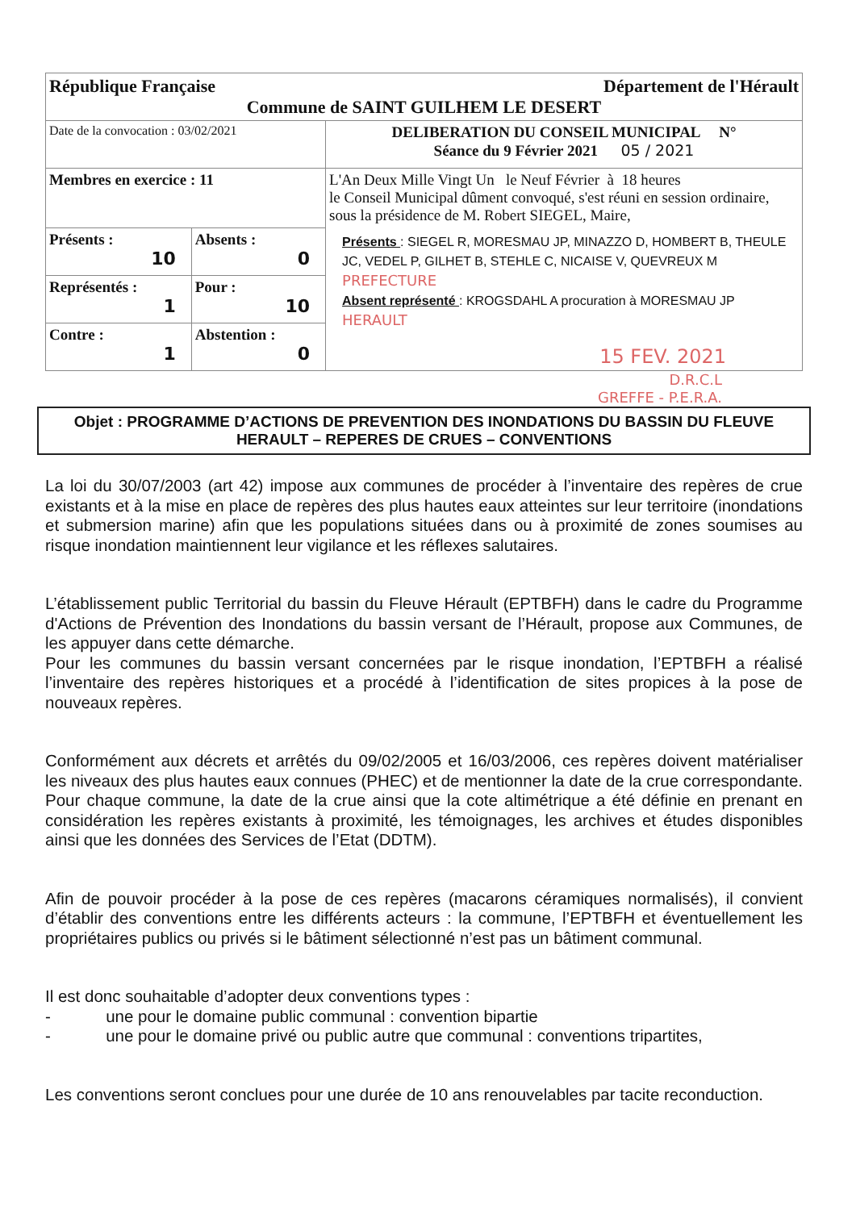| République Française Département de l'Hérault Commune de SAINT GUILHEM LE DESERT | | |
| Date de la convocation : 03/02/2021 | | DELIBERATION DU CONSEIL MUNICIPAL N° Séance du 9 Février 2021 05 / 2021 |
| Membres en exercice : 11 | | L'An Deux Mille Vingt Un le Neuf Février à 18 heures le Conseil Municipal dûment convoqué, s'est réuni en session ordinaire, sous la présidence de M. Robert SIEGEL, Maire, Présents : SIEGEL R, MORESMAU JP, MINAZZO D, HOMBERT B, THEULE JC, VEDEL P, GILHET B, STEHLE C, NICAISE V, QUEVREUX M PREFECTURE Absent représenté : KROGSDAHL A procuration à MORESMAU JP HERAULT 15 FEV. 2021 |
| Présents : 10 | Absents : 0 | |
| Représentés : 1 | Pour : 10 | |
| Contre : 1 | Abstention : 0 | |
D.R.C.L
GREFFE - P.E.R.A.
Objet : PROGRAMME D’ACTIONS DE PREVENTION DES INONDATIONS DU BASSIN DU FLEUVE HERAULT – REPERES DE CRUES – CONVENTIONS
La loi du 30/07/2003 (art 42) impose aux communes de procéder à l’inventaire des repères de crue existants et à la mise en place de repères des plus hautes eaux atteintes sur leur territoire (inondations et submersion marine) afin que les populations situées dans ou à proximité de zones soumises au risque inondation maintiennent leur vigilance et les réflexes salutaires.
L’établissement public Territorial du bassin du Fleuve Hérault (EPTBFH) dans le cadre du Programme d'Actions de Prévention des Inondations du bassin versant de l’Hérault, propose aux Communes, de les appuyer dans cette démarche.
Pour les communes du bassin versant concernées par le risque inondation, l’EPTBFH a réalisé l’inventaire des repères historiques et a procédé à l’identification de sites propices à la pose de nouveaux repères.
Conformément aux décrets et arrêtés du 09/02/2005 et 16/03/2006, ces repères doivent matérialiser les niveaux des plus hautes eaux connues (PHEC) et de mentionner la date de la crue correspondante. Pour chaque commune, la date de la crue ainsi que la cote altimétrique a été définie en prenant en considération les repères existants à proximité, les témoignages, les archives et études disponibles ainsi que les données des Services de l’Etat (DDTM).
Afin de pouvoir procéder à la pose de ces repères (macarons céramiques normalisés), il convient d’établir des conventions entre les différents acteurs : la commune, l’EPTBFH et éventuellement les propriétaires publics ou privés si le bâtiment sélectionné n’est pas un bâtiment communal.
Il est donc souhaitable d’adopter deux conventions types :
- une pour le domaine public communal : convention bipartie
- une pour le domaine privé ou public autre que communal : conventions tripartites,
Les conventions seront conclues pour une durée de 10 ans renouvelables par tacite reconduction.